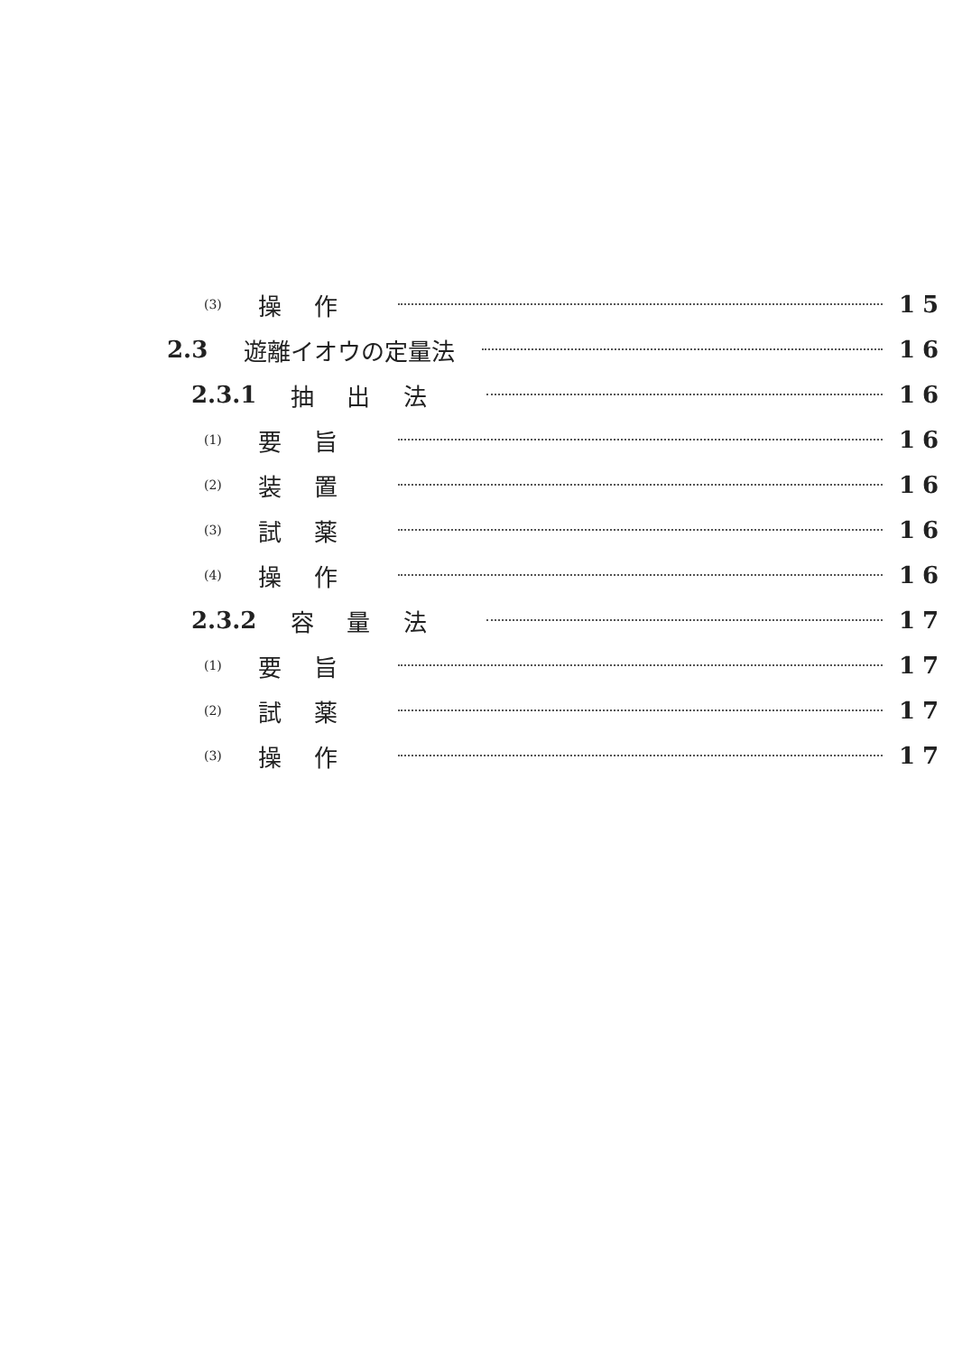(3) 操作 15
2.3 遊離イオウの定量法 16
2.3.1 抽出法 16
(1) 要旨 16
(2) 装置 16
(3) 試薬 16
(4) 操作 16
2.3.2 容量法 17
(1) 要旨 17
(2) 試薬 17
(3) 操作 17